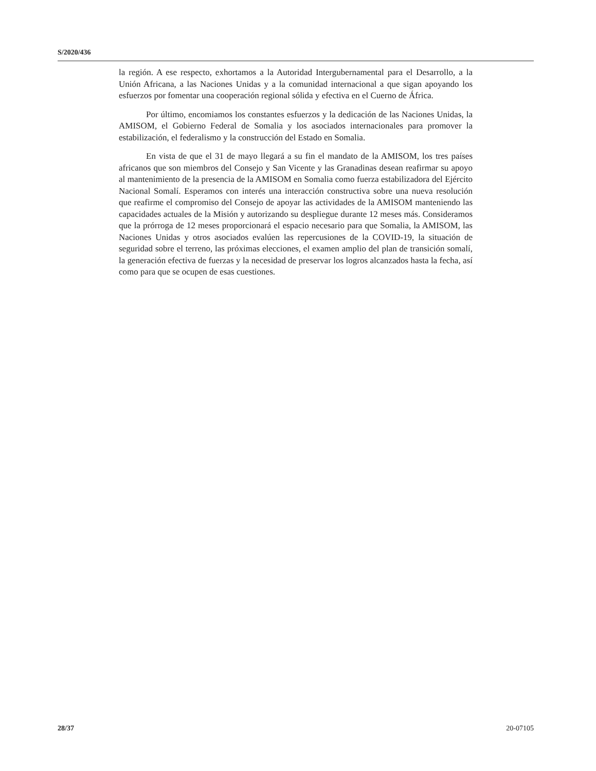S/2020/436
la región. A ese respecto, exhortamos a la Autoridad Intergubernamental para el Desarrollo, a la Unión Africana, a las Naciones Unidas y a la comunidad internacional a que sigan apoyando los esfuerzos por fomentar una cooperación regional sólida y efectiva en el Cuerno de África.
Por último, encomiamos los constantes esfuerzos y la dedicación de las Naciones Unidas, la AMISOM, el Gobierno Federal de Somalia y los asociados internacionales para promover la estabilización, el federalismo y la construcción del Estado en Somalia.
En vista de que el 31 de mayo llegará a su fin el mandato de la AMISOM, los tres países africanos que son miembros del Consejo y San Vicente y las Granadinas desean reafirmar su apoyo al mantenimiento de la presencia de la AMISOM en Somalia como fuerza estabilizadora del Ejército Nacional Somalí. Esperamos con interés una interacción constructiva sobre una nueva resolución que reafirme el compromiso del Consejo de apoyar las actividades de la AMISOM manteniendo las capacidades actuales de la Misión y autorizando su despliegue durante 12 meses más. Consideramos que la prórroga de 12 meses proporcionará el espacio necesario para que Somalia, la AMISOM, las Naciones Unidas y otros asociados evalúen las repercusiones de la COVID-19, la situación de seguridad sobre el terreno, las próximas elecciones, el examen amplio del plan de transición somalí, la generación efectiva de fuerzas y la necesidad de preservar los logros alcanzados hasta la fecha, así como para que se ocupen de esas cuestiones.
28/37 20-07105